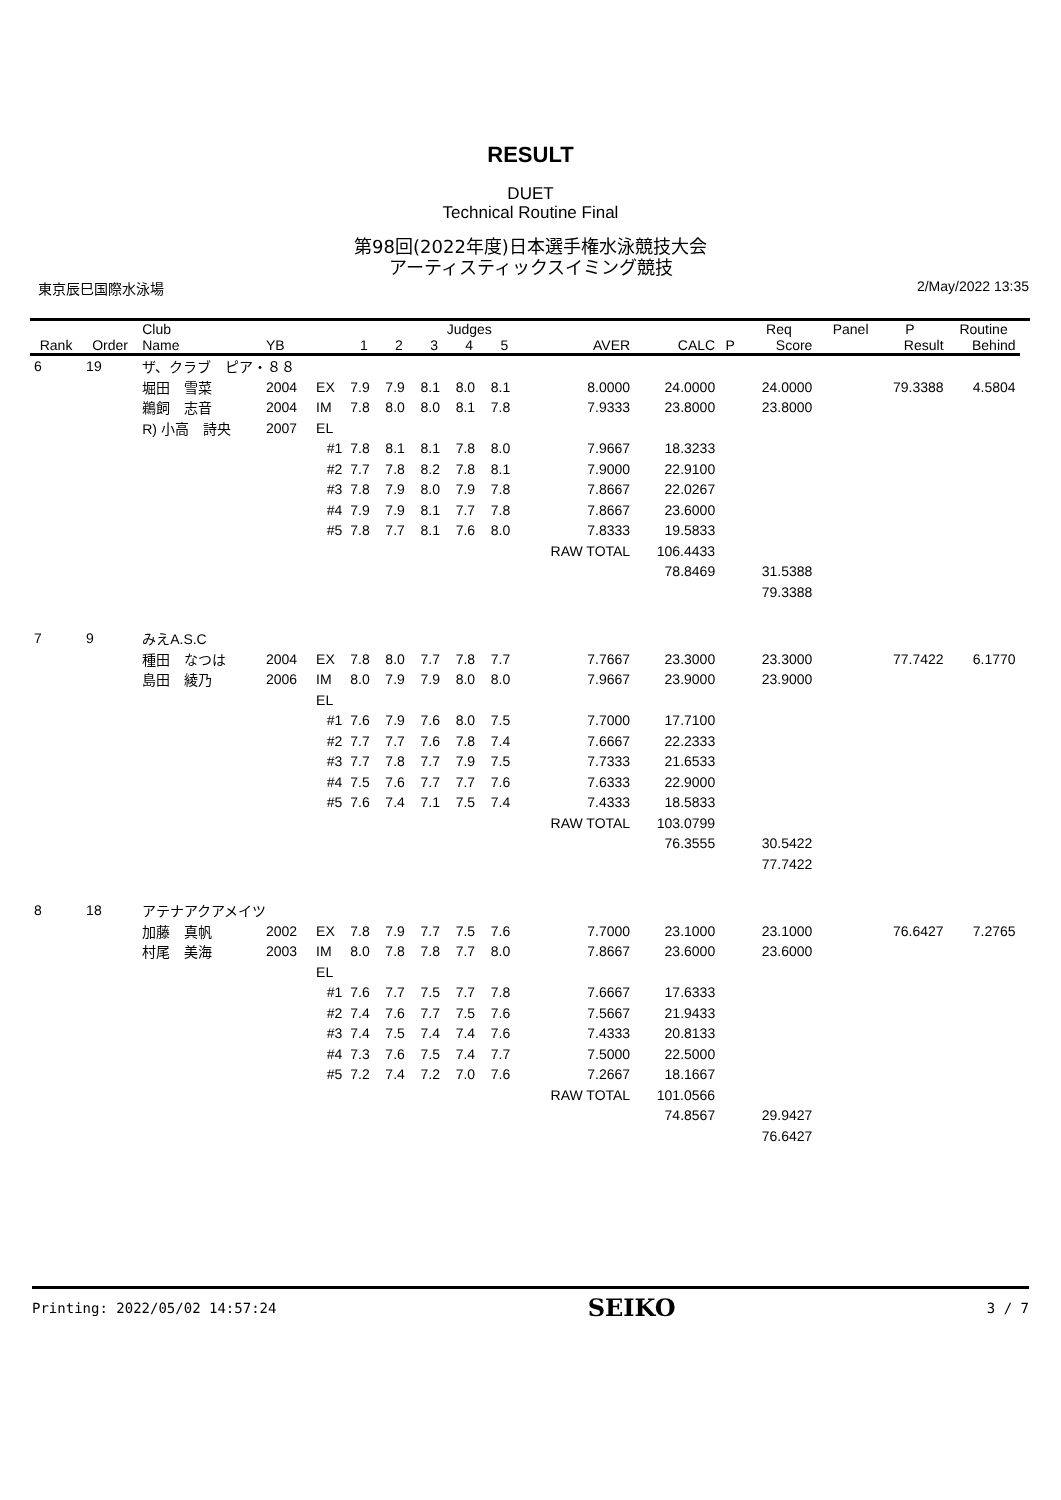RESULT
DUET
Technical Routine Final
第98回(2022年度)日本選手権水泳競技大会
アーティスティックスイミング競技
東京辰巳国際水泳場 2/May/2022 13:35
| | | Club | | | | | Judges | | | | | | Req | Panel | P | Routine | |
| --- | --- | --- | --- | --- | --- | --- | --- | --- | --- | --- | --- | --- | --- | --- | --- | --- | --- |
| Rank | Order | Name | YB | | 1 | 2 | 3 | 4 | 5 | AVER | CALC | P | Score | | Result | Behind | |
| 6 | 19 | ザ、クラブ ピア・８８ | | | | | | | | | | | | | | | |
| | | 堀田 雪菜 | 2004 | EX | 7.9 | 7.9 | 8.1 | 8.0 | 8.1 | 8.0000 | 24.0000 | | 24.0000 | | 79.3388 | 4.5804 | |
| | | 鵜飼 志音 | 2004 | IM | 7.8 | 8.0 | 8.0 | 8.1 | 7.8 | 7.9333 | 23.8000 | | 23.8000 | | | | |
| | | R) 小高 詩央 | 2007 | EL | | | | | | | | | | | | | |
| | | | | #1 | 7.8 | 8.1 | 8.1 | 7.8 | 8.0 | 7.9667 | 18.3233 | | | | | | |
| | | | | #2 | 7.7 | 7.8 | 8.2 | 7.8 | 8.1 | 7.9000 | 22.9100 | | | | | | |
| | | | | #3 | 7.8 | 7.9 | 8.0 | 7.9 | 7.8 | 7.8667 | 22.0267 | | | | | | |
| | | | | #4 | 7.9 | 7.9 | 8.1 | 7.7 | 7.8 | 7.8667 | 23.6000 | | | | | | |
| | | | | #5 | 7.8 | 7.7 | 8.1 | 7.6 | 8.0 | 7.8333 | 19.5833 | | | | | | |
| | | | | | | | | | | RAW TOTAL | 106.4433 | | | | | | |
| | | | | | | | | | | | 78.8469 | | 31.5388 | | | | |
| | | | | | | | | | | | | | 79.3388 | | | | |
| 7 | 9 | みえA.S.C | | | | | | | | | | | | | | | |
| | | 種田 なつは | 2004 | EX | 7.8 | 8.0 | 7.7 | 7.8 | 7.7 | 7.7667 | 23.3000 | | 23.3000 | | 77.7422 | 6.1770 | |
| | | 島田 綾乃 | 2006 | IM | 8.0 | 7.9 | 7.9 | 8.0 | 8.0 | 7.9667 | 23.9000 | | 23.9000 | | | | |
| | | | | EL | | | | | | | | | | | | | |
| | | | | #1 | 7.6 | 7.9 | 7.6 | 8.0 | 7.5 | 7.7000 | 17.7100 | | | | | | |
| | | | | #2 | 7.7 | 7.7 | 7.6 | 7.8 | 7.4 | 7.6667 | 22.2333 | | | | | | |
| | | | | #3 | 7.7 | 7.8 | 7.7 | 7.9 | 7.5 | 7.7333 | 21.6533 | | | | | | |
| | | | | #4 | 7.5 | 7.6 | 7.7 | 7.7 | 7.6 | 7.6333 | 22.9000 | | | | | | |
| | | | | #5 | 7.6 | 7.4 | 7.1 | 7.5 | 7.4 | 7.4333 | 18.5833 | | | | | | |
| | | | | | | | | | | RAW TOTAL | 103.0799 | | | | | | |
| | | | | | | | | | | | 76.3555 | | 30.5422 | | | | |
| | | | | | | | | | | | | | 77.7422 | | | | |
| 8 | 18 | アテナアクアメイツ | | | | | | | | | | | | | | | |
| | | 加藤 真帆 | 2002 | EX | 7.8 | 7.9 | 7.7 | 7.5 | 7.6 | 7.7000 | 23.1000 | | 23.1000 | | 76.6427 | 7.2765 | |
| | | 村尾 美海 | 2003 | IM | 8.0 | 7.8 | 7.8 | 7.7 | 8.0 | 7.8667 | 23.6000 | | 23.6000 | | | | |
| | | | | EL | | | | | | | | | | | | | |
| | | | | #1 | 7.6 | 7.7 | 7.5 | 7.7 | 7.8 | 7.6667 | 17.6333 | | | | | | |
| | | | | #2 | 7.4 | 7.6 | 7.7 | 7.5 | 7.6 | 7.5667 | 21.9433 | | | | | | |
| | | | | #3 | 7.4 | 7.5 | 7.4 | 7.4 | 7.6 | 7.4333 | 20.8133 | | | | | | |
| | | | | #4 | 7.3 | 7.6 | 7.5 | 7.4 | 7.7 | 7.5000 | 22.5000 | | | | | | |
| | | | | #5 | 7.2 | 7.4 | 7.2 | 7.0 | 7.6 | 7.2667 | 18.1667 | | | | | | |
| | | | | | | | | | | RAW TOTAL | 101.0566 | | | | | | |
| | | | | | | | | | | | 74.8567 | | 29.9427 | | | | |
| | | | | | | | | | | | | | 76.6427 | | | | |
Printing: 2022/05/02 14:57:24 SEIKO 3 / 7